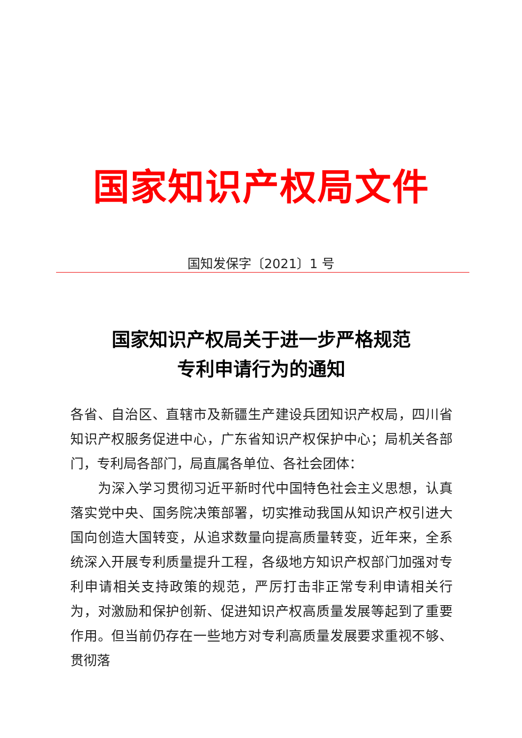国家知识产权局文件
国知发保字〔2021〕1 号
国家知识产权局关于进一步严格规范
专利申请行为的通知
各省、自治区、直辖市及新疆生产建设兵团知识产权局，四川省知识产权服务促进中心，广东省知识产权保护中心；局机关各部门，专利局各部门，局直属各单位、各社会团体：
为深入学习贯彻习近平新时代中国特色社会主义思想，认真落实党中央、国务院决策部署，切实推动我国从知识产权引进大国向创造大国转变，从追求数量向提高质量转变，近年来，全系统深入开展专利质量提升工程，各级地方知识产权部门加强对专利申请相关支持政策的规范，严厉打击非正常专利申请相关行为，对激励和保护创新、促进知识产权高质量发展等起到了重要作用。但当前仍存在一些地方对专利高质量发展要求重视不够、贯彻落